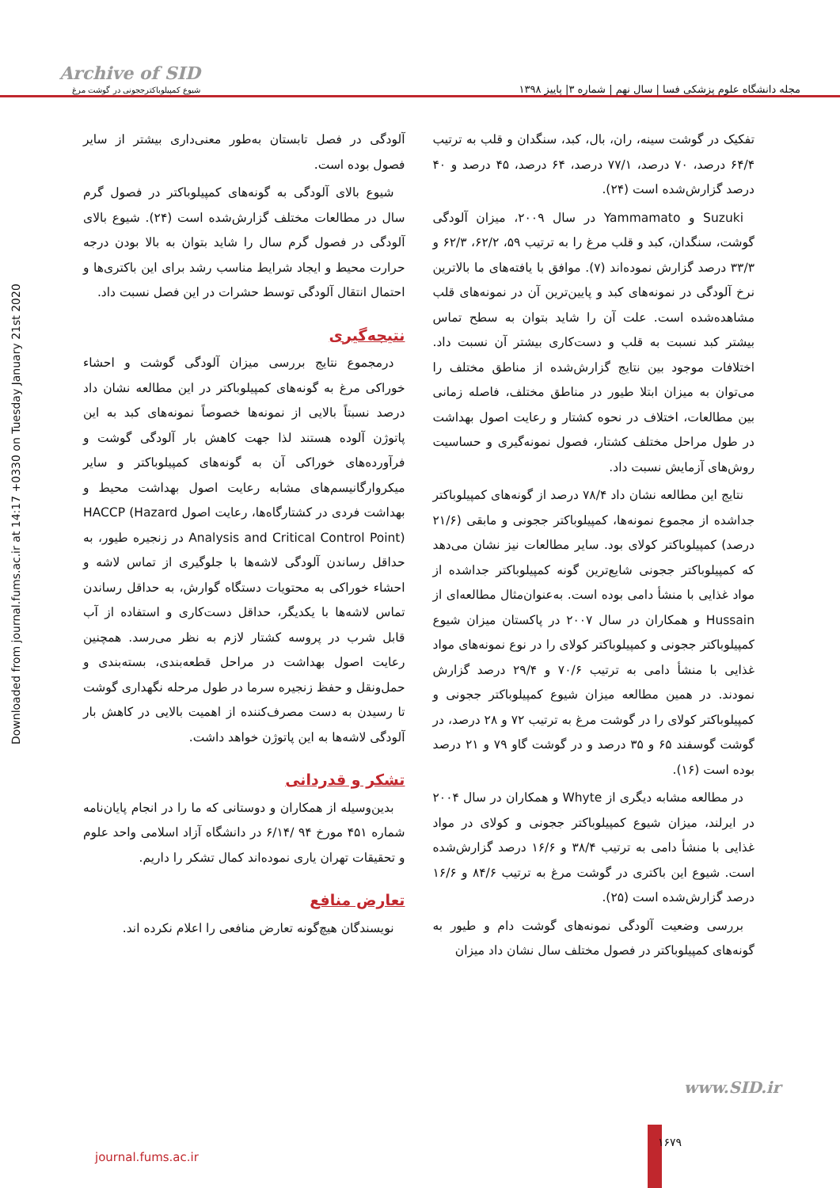مجله دانشگاه علوم پزشکی فسا | سال نهم | شماره ۳| پاییز ۱۳۹۸
Archive of SID
شیوع کمپیلوباکترججونی در گوشت مرغ
Downloaded from journal.fums.ac.ir at 14:17 +0330 on Tuesday January 21st 2020
تفکیک در گوشت سینه، ران، بال، کبد، سنگدان و قلب به ترتیب ۶۴/۴ درصد، ۷۰ درصد، ۷۷/۱ درصد، ۶۴ درصد، ۴۵ درصد و ۴۰ درصد گزارش‌شده است (۲۴).
Suzuki و Yammamato در سال ۲۰۰۹، میزان آلودگی گوشت، سنگدان، کبد و قلب مرغ را به ترتیب ۵۹، ۶۲/۲، ۶۲/۳ و ۳۳/۳ درصد گزارش نموده‌اند (۷). موافق با یافته‌های ما بالاترین نرخ آلودگی در نمونه‌های کبد و پایین‌ترین آن در نمونه‌های قلب مشاهده‌شده است. علت آن را شاید بتوان به سطح تماس بیشتر کبد نسبت به قلب و دست‌کاری بیشتر آن نسبت داد. اختلافات موجود بین نتایج گزارش‌شده از مناطق مختلف را می‌توان به میزان ابتلا طیور در مناطق مختلف، فاصله زمانی بین مطالعات، اختلاف در نحوه کشتار و رعایت اصول بهداشت در طول مراحل مختلف کشتار، فصول نمونه‌گیری و حساسیت روش‌های آزمایش نسبت داد.
نتایج این مطالعه نشان داد ۷۸/۴ درصد از گونه‌های کمپیلوباکتر جداشده از مجموع نمونه‌ها، کمپیلوباکتر ججونی و مابقی (۲۱/۶ درصد) کمپیلوباکتر کولای بود. سایر مطالعات نیز نشان می‌دهد که کمپیلوباکتر ججونی شایع‌ترین گونه کمپیلوباکتر جداشده از مواد غذایی با منشأ دامی بوده است. به‌عنوان‌مثال مطالعه‌ای از Hussain و همکاران در سال ۲۰۰۷ در پاکستان میزان شیوع کمپیلوباکتر ججونی و کمپیلوباکتر کولای را در نوع نمونه‌های مواد غذایی با منشأ دامی به ترتیب ۷۰/۶ و ۲۹/۴ درصد گزارش نمودند. در همین مطالعه میزان شیوع کمپیلوباکتر ججونی و کمپیلوباکتر کولای را در گوشت مرغ به ترتیب ۷۲ و ۲۸ درصد، در گوشت گوسفند ۶۵ و ۳۵ درصد و در گوشت گاو ۷۹ و ۲۱ درصد بوده است (۱۶).
در مطالعه مشابه دیگری از Whyte و همکاران در سال ۲۰۰۴ در ایرلند، میزان شیوع کمپیلوباکتر ججونی و کولای در مواد غذایی با منشأ دامی به ترتیب ۳۸/۴ و ۱۶/۶ درصد گزارش‌شده است. شیوع این باکتری در گوشت مرغ به ترتیب ۸۴/۶ و ۱۶/۶ درصد گزارش‌شده است (۲۵).
بررسی وضعیت آلودگی نمونه‌های گوشت دام و طیور به گونه‌های کمپیلوباکتر در فصول مختلف سال نشان داد میزان
آلودگی در فصل تابستان به‌طور معنی‌داری بیشتر از سایر فصول بوده است.
شیوع بالای آلودگی به گونه‌های کمپیلوباکتر در فصول گرم سال در مطالعات مختلف گزارش‌شده است (۲۴). شیوع بالای آلودگی در فصول گرم سال را شاید بتوان به بالا بودن درجه حرارت محیط و ایجاد شرایط مناسب رشد برای این باکتری‌ها و احتمال انتقال آلودگی توسط حشرات در این فصل نسبت داد.
نتیجه‌گیری
درمجموع نتایج بررسی میزان آلودگی گوشت و احشاء خوراکی مرغ به گونه‌های کمپیلوباکتر در این مطالعه نشان داد درصد نسبتاً بالایی از نمونه‌ها خصوصاً نمونه‌های کبد به این پاتوژن آلوده هستند لذا جهت کاهش بار آلودگی گوشت و فرآورده‌های خوراکی آن به گونه‌های کمپیلوباکتر و سایر میکروارگانیسم‌های مشابه رعایت اصول بهداشت محیط و بهداشت فردی در کشتارگاه‌ها، رعایت اصول HACCP (Hazard Analysis and Critical Control Point) در زنجیره طیور، به حداقل رساندن آلودگی لاشه‌ها با جلوگیری از تماس لاشه و احشاء خوراکی به محتویات دستگاه گوارش، به حداقل رساندن تماس لاشه‌ها با یکدیگر، حداقل دست‌کاری و استفاده از آب قابل شرب در پروسه کشتار لازم به نظر می‌رسد. همچنین رعایت اصول بهداشت در مراحل قطعه‌بندی، بسته‌بندی و حمل‌ونقل و حفظ زنجیره سرما در طول مرحله نگهداری گوشت تا رسیدن به دست مصرف‌کننده از اهمیت بالایی در کاهش بار آلودگی لاشه‌ها به این پاتوژن خواهد داشت.
تشکر و قدردانی
بدین‌وسیله از همکاران و دوستانی که ما را در انجام پایان‌نامه شماره ۴۵۱ مورخ ۹۴ /۶/۱۴ در دانشگاه آزاد اسلامی واحد علوم و تحقیقات تهران یاری نموده‌اند کمال تشکر را داریم.
تعارض منافع
نویسندگان هیچ‌گونه تعارض منافعی را اعلام نکرده اند.
www.SID.ir
journal.fums.ac.ir
۱۶۷۹